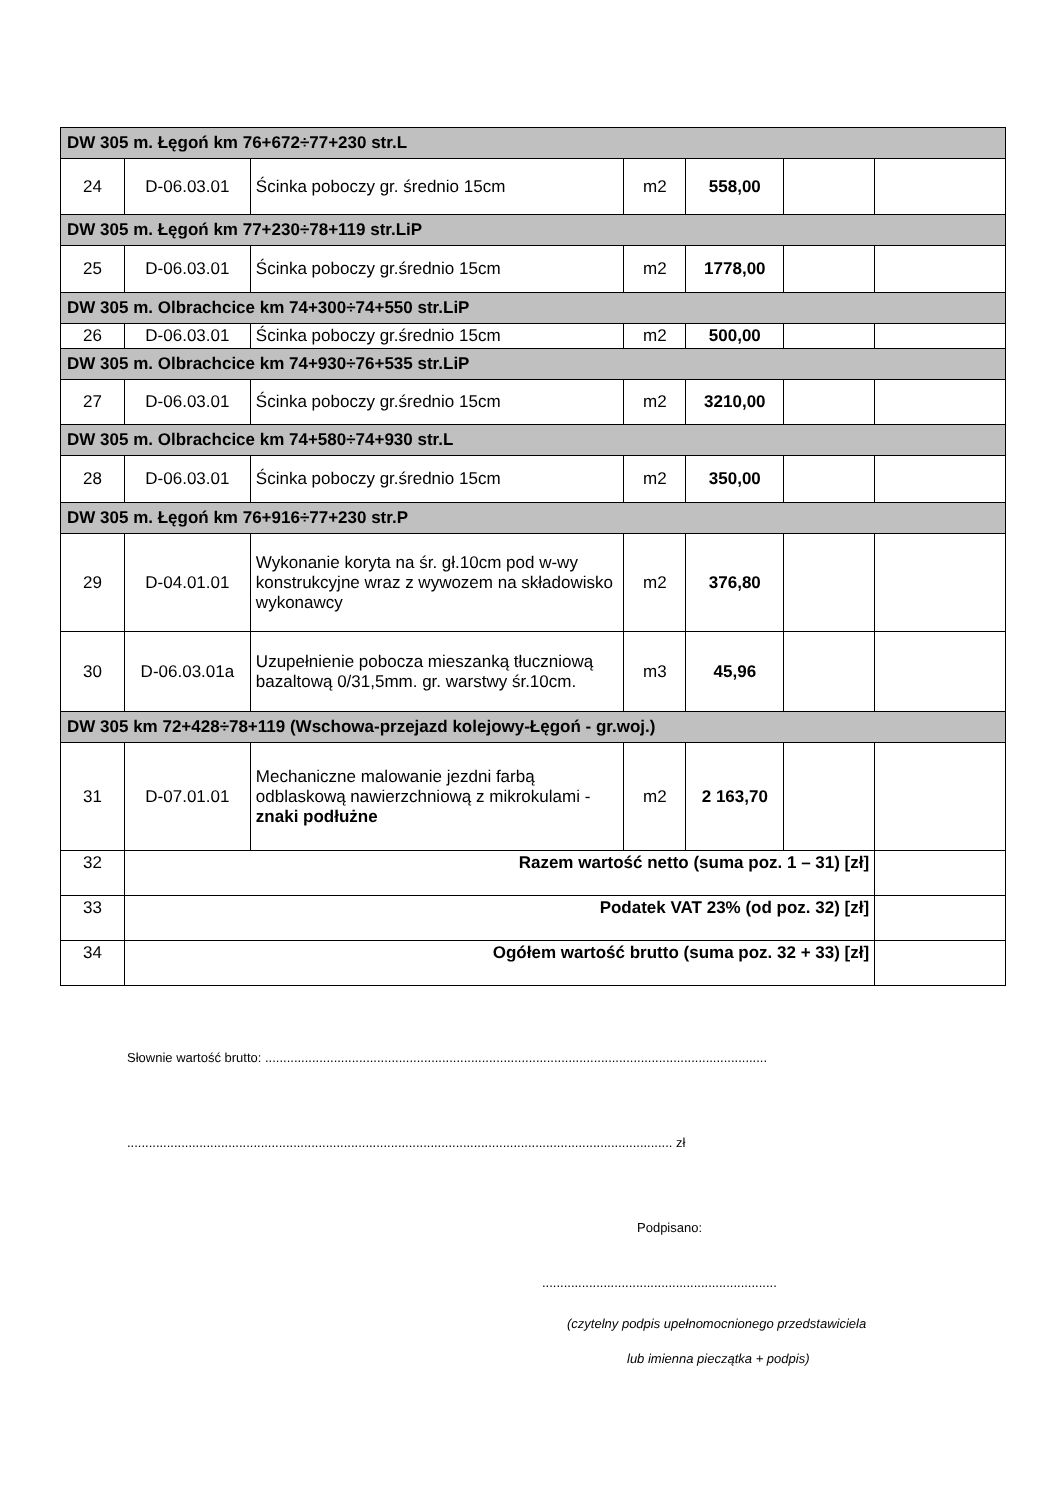| DW 305 m. Łęgoń km 76+672÷77+230 str.L | | | | | | |
| 24 | D-06.03.01 | Ścinka poboczy gr. średnio 15cm | m2 | 558,00 | | |
| DW 305 m. Łęgoń km 77+230÷78+119 str.LiP | | | | | | |
| 25 | D-06.03.01 | Ścinka poboczy gr.średnio 15cm | m2 | 1778,00 | | |
| DW 305 m. Olbrachcice km 74+300÷74+550 str.LiP | | | | | | |
| 26 | D-06.03.01 | Ścinka poboczy gr.średnio 15cm | m2 | 500,00 | | |
| DW 305 m. Olbrachcice km 74+930÷76+535 str.LiP | | | | | | |
| 27 | D-06.03.01 | Ścinka poboczy gr.średnio 15cm | m2 | 3210,00 | | |
| DW 305 m. Olbrachcice km 74+580÷74+930 str.L | | | | | | |
| 28 | D-06.03.01 | Ścinka poboczy gr.średnio 15cm | m2 | 350,00 | | |
| DW 305 m. Łęgoń km 76+916÷77+230 str.P | | | | | | |
| 29 | D-04.01.01 | Wykonanie koryta na śr. gł.10cm pod w-wy konstrukcyjne wraz z wywozem na składowisko wykonawcy | m2 | 376,80 | | |
| 30 | D-06.03.01a | Uzupełnienie pobocza mieszanką tłuczniową bazaltową 0/31,5mm. gr. warstwy śr.10cm. | m3 | 45,96 | | |
| DW 305 km 72+428÷78+119 (Wschowa-przejazd kolejowy-Łęgoń - gr.woj.) | | | | | | |
| 31 | D-07.01.01 | Mechaniczne malowanie jezdni farbą odblaskową nawierzchniową z mikrokulami - znaki podłużne | m2 | 2 163,70 | | |
| 32 | Razem wartość netto (suma poz. 1 – 31) [zł] | | | | | |
| 33 | Podatek VAT 23% (od poz. 32) [zł] | | | | | |
| 34 | Ogółem wartość brutto (suma poz. 32 + 33) [zł] | | | | | |
Słownie wartość brutto: ...........................................................................................................................................
....................................................................................................................................................... zł
Podpisano:
.................................................................
(czytelny podpis upełnomocnionego przedstawiciela
lub imienna pieczątka + podpis)